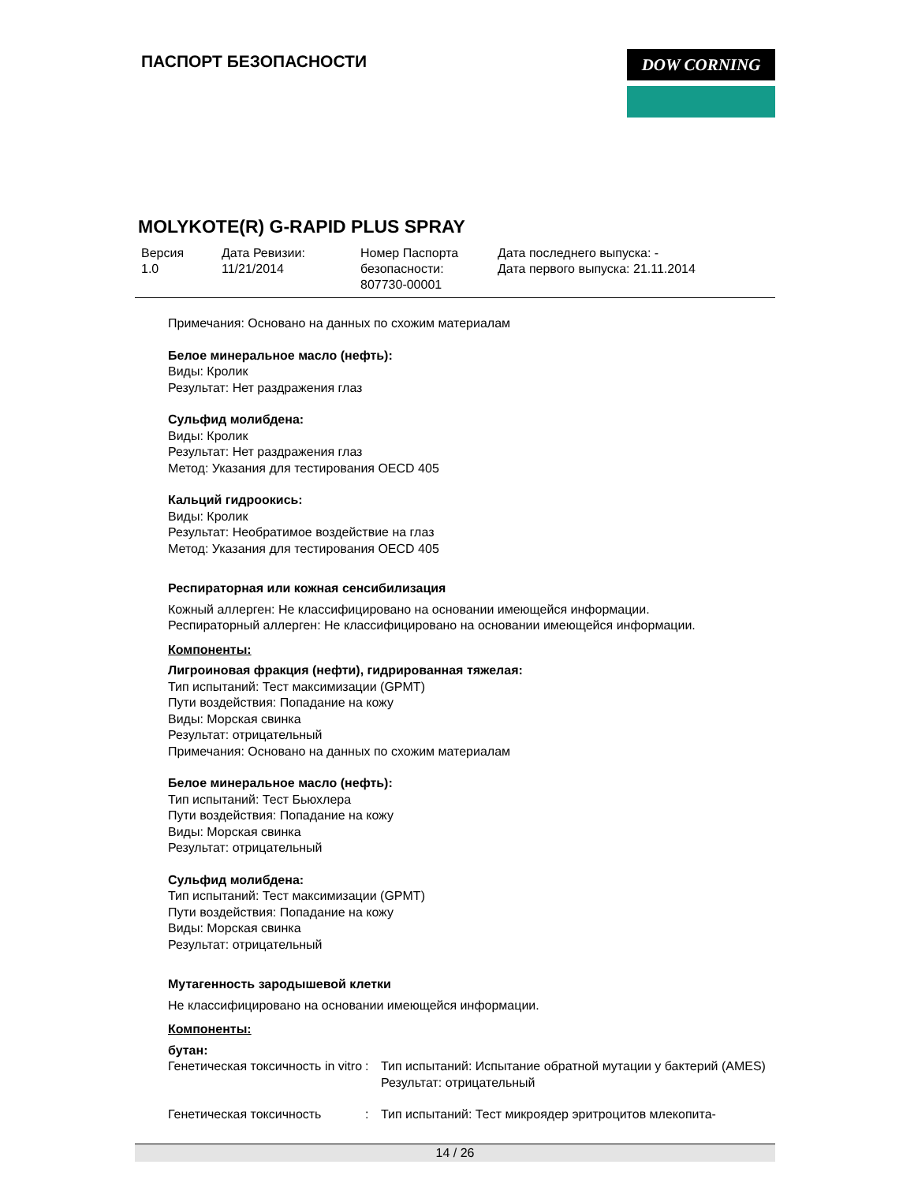ПАСПОРТ БЕЗОПАСНОСТИ
DOW CORNING
MOLYKOTE(R) G-RAPID PLUS SPRAY
Версия
1.0
Дата Ревизии:
11/21/2014
Номер Паспорта безопасности:
807730-00001
Дата последнего выпуска: -
Дата первого выпуска: 21.11.2014
Примечания: Основано на данных по схожим материалам
Белое минеральное масло (нефть):
Виды: Кролик
Результат: Нет раздражения глаз
Сульфид молибдена:
Виды: Кролик
Результат: Нет раздражения глаз
Метод: Указания для тестирования OECD 405
Кальций гидроокись:
Виды: Кролик
Результат: Необратимое воздействие на глаз
Метод: Указания для тестирования OECD 405
Респираторная или кожная сенсибилизация
Кожный аллерген: Не классифицировано на основании имеющейся информации.
Респираторный аллерген: Не классифицировано на основании имеющейся информации.
Компоненты:
Лигроиновая фракция (нефти), гидрированная тяжелая:
Тип испытаний: Тест максимизации (GPMT)
Пути воздействия: Попадание на кожу
Виды: Морская свинка
Результат: отрицательный
Примечания: Основано на данных по схожим материалам
Белое минеральное масло (нефть):
Тип испытаний: Тест Бьюхлера
Пути воздействия: Попадание на кожу
Виды: Морская свинка
Результат: отрицательный
Сульфид молибдена:
Тип испытаний: Тест максимизации (GPMT)
Пути воздействия: Попадание на кожу
Виды: Морская свинка
Результат: отрицательный
Мутагенность зародышевой клетки
Не классифицировано на основании имеющейся информации.
Компоненты:
бутан:
Генетическая токсичность in vitro
: Тип испытаний: Испытание обратной мутации у бактерий (AMES)
Результат: отрицательный
Генетическая токсичность : Тип испытаний: Тест микроядер эритроцитов млекопита-
14 / 26